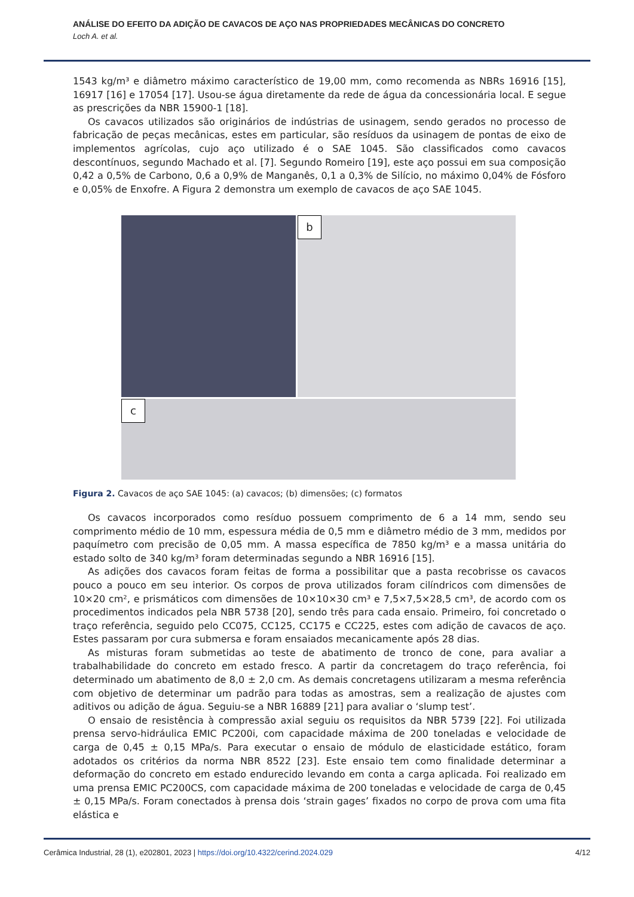ANÁLISE DO EFEITO DA ADIÇÃO DE CAVACOS DE AÇO NAS PROPRIEDADES MECÂNICAS DO CONCRETO
Loch A. et al.
1543 kg/m³ e diâmetro máximo característico de 19,00 mm, como recomenda as NBRs 16916 [15], 16917 [16] e 17054 [17]. Usou-se água diretamente da rede de água da concessionária local. E segue as prescrições da NBR 15900-1 [18].
Os cavacos utilizados são originários de indústrias de usinagem, sendo gerados no processo de fabricação de peças mecânicas, estes em particular, são resíduos da usinagem de pontas de eixo de implementos agrícolas, cujo aço utilizado é o SAE 1045. São classificados como cavacos descontínuos, segundo Machado et al. [7]. Segundo Romeiro [19], este aço possui em sua composição 0,42 a 0,5% de Carbono, 0,6 a 0,9% de Manganês, 0,1 a 0,3% de Silício, no máximo 0,04% de Fósforo e 0,05% de Enxofre. A Figura 2 demonstra um exemplo de cavacos de aço SAE 1045.
b
c
Figura 2. Cavacos de aço SAE 1045: (a) cavacos; (b) dimensões; (c) formatos
Os cavacos incorporados como resíduo possuem comprimento de 6 a 14 mm, sendo seu comprimento médio de 10 mm, espessura média de 0,5 mm e diâmetro médio de 3 mm, medidos por paquímetro com precisão de 0,05 mm. A massa específica de 7850 kg/m³ e a massa unitária do estado solto de 340 kg/m³ foram determinadas segundo a NBR 16916 [15].
As adições dos cavacos foram feitas de forma a possibilitar que a pasta recobrisse os cavacos pouco a pouco em seu interior. Os corpos de prova utilizados foram cilíndricos com dimensões de 10×20 cm², e prismáticos com dimensões de 10×10×30 cm³ e 7,5×7,5×28,5 cm³, de acordo com os procedimentos indicados pela NBR 5738 [20], sendo três para cada ensaio. Primeiro, foi concretado o traço referência, seguido pelo CC075, CC125, CC175 e CC225, estes com adição de cavacos de aço. Estes passaram por cura submersa e foram ensaiados mecanicamente após 28 dias.
As misturas foram submetidas ao teste de abatimento de tronco de cone, para avaliar a trabalhabilidade do concreto em estado fresco. A partir da concretagem do traço referência, foi determinado um abatimento de 8,0 ± 2,0 cm. As demais concretagens utilizaram a mesma referência com objetivo de determinar um padrão para todas as amostras, sem a realização de ajustes com aditivos ou adição de água. Seguiu-se a NBR 16889 [21] para avaliar o ‘slump test’.
O ensaio de resistência à compressão axial seguiu os requisitos da NBR 5739 [22]. Foi utilizada prensa servo-hidráulica EMIC PC200i, com capacidade máxima de 200 toneladas e velocidade de carga de 0,45 ± 0,15 MPa/s. Para executar o ensaio de módulo de elasticidade estático, foram adotados os critérios da norma NBR 8522 [23]. Este ensaio tem como finalidade determinar a deformação do concreto em estado endurecido levando em conta a carga aplicada. Foi realizado em uma prensa EMIC PC200CS, com capacidade máxima de 200 toneladas e velocidade de carga de 0,45 ± 0,15 MPa/s. Foram conectados à prensa dois ‘strain gages’ fixados no corpo de prova com uma fita elástica e
Cerâmica Industrial, 28 (1), e202801, 2023 | https://doi.org/10.4322/cerind.2024.029 4/12